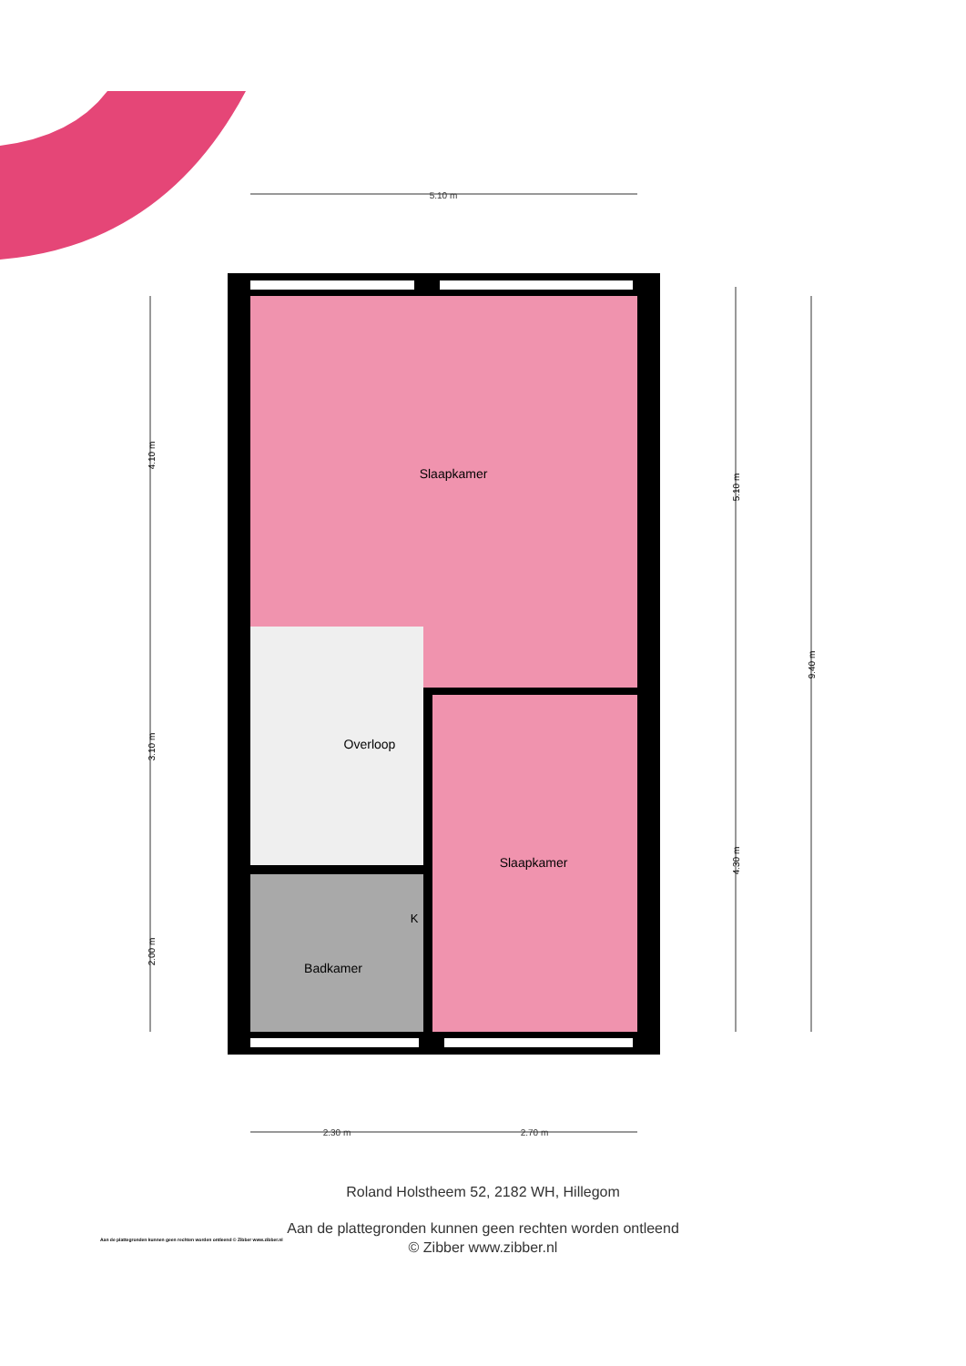5.10 m
Slaapkamer
Overloop
Slaapkamer
Badkamer
K
4.10 m
3.10 m
2.00 m
5.10 m
4.30 m
9.40 m
2.30 m
2.70 m
Roland Holstheem 52, 2182 WH, Hillegom
Aan de plattegronden kunnen geen rechten worden ontleend
© Zibber www.zibber.nl
Aan de plattegronden kunnen geen rechten worden ontleend © Zibber www.zibber.nl